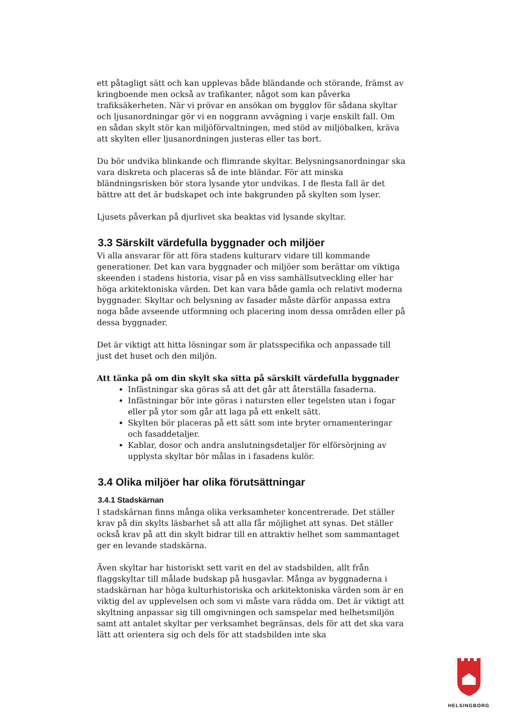ett påtagligt sätt och kan upplevas både bländande och störande, främst av kringboende men också av trafikanter, något som kan påverka trafiksäkerheten. När vi prövar en ansökan om bygglov för sådana skyltar och ljusanordningar gör vi en noggrann avvägning i varje enskilt fall. Om en sådan skylt stör kan miljöförvaltningen, med stöd av miljöbalken, kräva att skylten eller ljusanordningen justeras eller tas bort.
Du bör undvika blinkande och flimrande skyltar. Belysningsanordningar ska vara diskreta och placeras så de inte bländar. För att minska bländningsrisken bör stora lysande ytor undvikas. I de flesta fall är det bättre att det är budskapet och inte bakgrunden på skylten som lyser.
Ljusets påverkan på djurlivet ska beaktas vid lysande skyltar.
3.3 Särskilt värdefulla byggnader och miljöer
Vi alla ansvarar för att föra stadens kulturarv vidare till kommande generationer. Det kan vara byggnader och miljöer som berättar om viktiga skeenden i stadens historia, visar på en viss samhällsutveckling eller har höga arkitektoniska värden. Det kan vara både gamla och relativt moderna byggnader. Skyltar och belysning av fasader måste därför anpassa extra noga både avseende utformning och placering inom dessa områden eller på dessa byggnader.
Det är viktigt att hitta lösningar som är platsspecifika och anpassade till just det huset och den miljön.
Att tänka på om din skylt ska sitta på särskilt värdefulla byggnader
Infästningar ska göras så att det går att återställa fasaderna.
Infästningar bör inte göras i natursten eller tegelsten utan i fogar eller på ytor som går att laga på ett enkelt sätt.
Skylten bör placeras på ett sätt som inte bryter ornamenteringar och fasaddetaljer.
Kablar, dosor och andra anslutningsdetaljer för elförsörjning av upplysta skyltar bör målas in i fasadens kulör.
3.4 Olika miljöer har olika förutsättningar
3.4.1 Stadskärnan
I stadskärnan finns många olika verksamheter koncentrerade. Det ställer krav på din skylts läsbarhet så att alla får möjlighet att synas. Det ställer också krav på att din skylt bidrar till en attraktiv helhet som sammantaget ger en levande stadskärna.
Även skyltar har historiskt sett varit en del av stadsbilden, allt från flaggskyltar till målade budskap på husgavlar. Många av byggnaderna i stadskärnan har höga kulturhistoriska och arkitektoniska värden som är en viktig del av upplevelsen och som vi måste vara rädda om. Det är viktigt att skyltning anpassar sig till omgivningen och samspelar med helhetsmiljön samt att antalet skyltar per verksamhet begränsas, dels för att det ska vara lätt att orientera sig och dels för att stadsbilden inte ska
HELSINGBORG